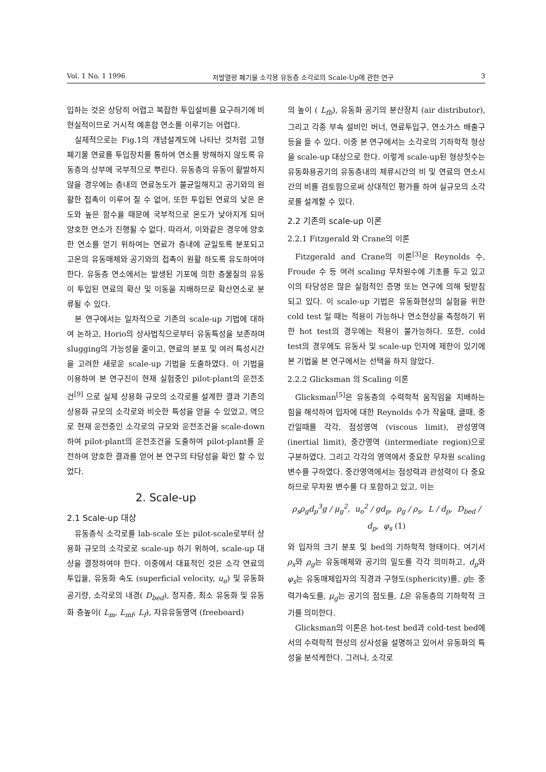Vol. 1 No. 1 1996 저발열량 폐기물 소각용 유동층 소각로의 Scale-Up에 관한 연구 3
입하는 것은 상당히 어렵고 복잡한 투입설비를 요구하기에 비현실적이므로 거시적 예혼합 연소를 이루기는 어렵다.
실제적으로는 Fig.1의 개념설계도에 나타난 것처럼 고형 폐기물 연료를 투입장치를 통하여 연소를 방해하지 않도록 유동층의 상부에 국부적으로 뿌린다. 유동층의 유동이 활발하지 않을 경우에는 층내의 연료농도가 불균일해지고 공기와의 원활한 접촉이 이루어 질 수 없어, 또한 투입된 연료의 낮은 온도와 높은 함수율 때문에 국부적으로 온도가 낮아지게 되어 양호한 연소가 진행될 수 없다. 따라서, 이와같은 경우에 양호한 연소를 얻기 위하여는 연료가 층내에 균일토록 분포되고 고온의 유동매체와 공기와의 접촉이 원활 하도록 유도하여야 한다. 유동층 연소에서는 발생된 기포에 의한 층물질의 유동이 투입된 연료의 확산 및 이동을 지배하므로 확산연소로 분류될 수 있다.
본 연구에서는 일차적으로 기존의 scale-up 기법에 대하여 논하고, Horio의 상사법칙으로부터 유동특성을 보존하며 slugging의 가능성을 줄이고, 연료의 분포 및 여러 특성시간을 고려한 새로운 scale-up 기법을 도출하였다. 이 기법을 이용하여 본 연구진이 현재 실험중인 pilot-plant의 운전조건<sup>[9]</sup> 으로 실제 상용화 규모의 소각로를 설계한 결과 기존의 상용화 규모의 소각로와 비슷한 특성을 얻을 수 있었고, 역으로 현재 운전중인 소각로의 규모와 운전조건을 scale-down 하여 pilot-plant의 운전조건을 도출하여 pilot-plant를 운전하여 양호한 결과를 얻어 본 연구의 타당성을 확인 할 수 있었다.
2. Scale-up
2.1 Scale-up 대상
유동층식 소각로를 lab-scale 또는 pilot-scale로부터 상용화 규모의 소각로로 scale-up 하기 위하여, scale-up 대상을 결정하여야 한다. 이중에서 대표적인 것은 소각 연료의 투입율, 유동화 속도 (superficial velocity, u<sub>o</sub>) 및 유동화 공기량, 소각로의 내경( D<sub>bed</sub>), 정지층, 최소 유동화 및 유동화 층높이( L<sub>m</sub>, L<sub>mf</sub>, L<sub>f</sub>), 자유유동영역 (freeboard)
의 높이 ( L<sub>fb</sub>), 유동화 공기의 분산장치 (air distributor), 그리고 각종 부속 설비인 버너, 연료투입구, 연소가스 배출구 등을 들 수 있다. 이중 본 연구에서는 소각로의 기하학적 형상을 scale-up 대상으로 한다. 이렇게 scale-up된 형상칫수는 유동화용공기의 유동층내의 체류시간의 비 및 연료의 연소시간의 비를 검토함으로써 상대적인 평가를 하여 실규모의 소각로를 설계할 수 있다.
2.2 기존의 scale-up 이론
2.2.1 Fitzgerald 와 Crane의 이론
Fitzgerald and Crane의 이론<sup>[3]</sup>은 Reynolds 수, Froude 수 등 여러 scaling 무차원수에 기초를 두고 있고 이의 타당성은 많은 실험적인 증명 또는 연구에 의해 뒷받침되고 있다. 이 scale-up 기법은 유동화현상의 실험을 위한 cold test 일 때는 적용이 가능하나 연소현상을 측정하기 위한 hot test의 경우에는 적용이 불가능하다. 또한, cold test의 경우에도 유동사 및 scale-up 인자에 제한이 있기에 본 기법을 본 연구에서는 선택을 하지 않았다.
2.2.2 Glicksman 의 Scaling 이론
Glicksman<sup>[5]</sup>은 유동층의 수력학적 움직임을 지배하는 힘을 해석하여 입자에 대한 Reynolds 수가 작을때, 클때, 중간일때를 각각, 점성영역 (viscous limit), 관성영역 (inertial limit), 중간영역 (intermediate region)으로 구분하였다. 그리고 각각의 영역에서 중요한 무차원 scaling 변수를 구하였다. 중간영역에서는 점성력과 관성력이 다 중요하므로 무차원 변수를 다 포함하고 있고, 이는
ρ<sub>s</sub>ρ<sub>g</sub>d<sub>p</sub><sup>3</sup>g / μ<sub>g</sub><sup>2</sup>, u<sub>o</sub><sup>2</sup> / gd<sub>p</sub>, ρ<sub>g</sub> / ρ<sub>s</sub>, L / d<sub>p</sub>, D<sub>bed</sub> / d<sub>p</sub>, φ<sub>s</sub> (1)
와 입자의 크기 분포 및 bed의 기하학적 형태이다. 여기서 ρ<sub>s</sub>와 ρ<sub>g</sub>는 유동매체와 공기의 밀도를 각각 의미하고, d<sub>p</sub>와 φ<sub>s</sub>는 유동매체입자의 직경과 구형도(sphericity)를, g는 중력가속도를, μ<sub>g</sub>는 공기의 점도를, L은 유동층의 기하학적 크기를 의미한다.
Glicksman의 이론은 hot-test bed과 cold-test bed에서의 수력학적 현상의 상사성을 설명하고 있어서 유동화의 특성을 분석케한다. 그러나, 소각로